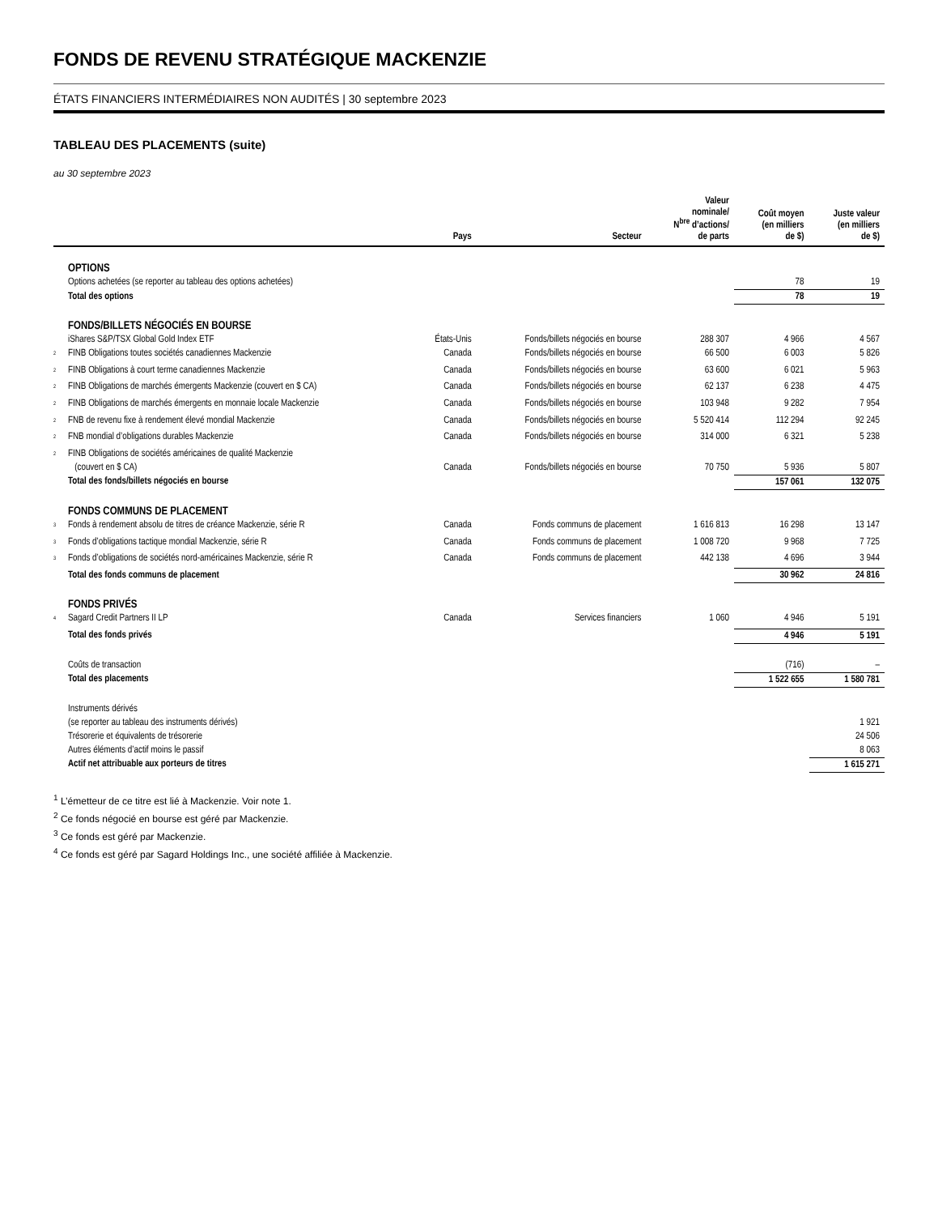FONDS DE REVENU STRATÉGIQUE MACKENZIE
ÉTATS FINANCIERS INTERMÉDIAIRES NON AUDITÉS | 30 septembre 2023
TABLEAU DES PLACEMENTS (suite)
au 30 septembre 2023
| | | Pays | Secteur | Valeur nominale/ N<sup>bre</sup> d’actions/ de parts | Coût moyen (en milliers de $) | Juste valeur (en milliers de $) |
| --- | --- | --- | --- | --- | --- | --- |
| | OPTIONS | | | | | |
| | Options achetées (se reporter au tableau des options achetées) | | | | 78 | 19 |
| | Total des options | | | | 78 | 19 |
| | FONDS/BILLETS NÉGOCIÉS EN BOURSE | | | | | |
| | iShares S&P/TSX Global Gold Index ETF | États-Unis | Fonds/billets négociés en bourse | 288 307 | 4 966 | 4 567 |
| <sup>2</sup> | FINB Obligations toutes sociétés canadiennes Mackenzie | Canada | Fonds/billets négociés en bourse | 66 500 | 6 003 | 5 826 |
| <sup>2</sup> | FINB Obligations à court terme canadiennes Mackenzie | Canada | Fonds/billets négociés en bourse | 63 600 | 6 021 | 5 963 |
| <sup>2</sup> | FINB Obligations de marchés émergents Mackenzie (couvert en $ CA) | Canada | Fonds/billets négociés en bourse | 62 137 | 6 238 | 4 475 |
| <sup>2</sup> | FINB Obligations de marchés émergents en monnaie locale Mackenzie | Canada | Fonds/billets négociés en bourse | 103 948 | 9 282 | 7 954 |
| <sup>2</sup> | FNB de revenu fixe à rendement élevé mondial Mackenzie | Canada | Fonds/billets négociés en bourse | 5 520 414 | 112 294 | 92 245 |
| <sup>2</sup> | FNB mondial d’obligations durables Mackenzie | Canada | Fonds/billets négociés en bourse | 314 000 | 6 321 | 5 238 |
| <sup>2</sup> | FINB Obligations de sociétés américaines de qualité Mackenzie (couvert en $ CA) | Canada | Fonds/billets négociés en bourse | 70 750 | 5 936 | 5 807 |
| | Total des fonds/billets négociés en bourse | | | | 157 061 | 132 075 |
| | FONDS COMMUNS DE PLACEMENT | | | | | |
| <sup>3</sup> | Fonds à rendement absolu de titres de créance Mackenzie, série R | Canada | Fonds communs de placement | 1 616 813 | 16 298 | 13 147 |
| <sup>3</sup> | Fonds d’obligations tactique mondial Mackenzie, série R | Canada | Fonds communs de placement | 1 008 720 | 9 968 | 7 725 |
| <sup>3</sup> | Fonds d’obligations de sociétés nord-américaines Mackenzie, série R | Canada | Fonds communs de placement | 442 138 | 4 696 | 3 944 |
| | Total des fonds communs de placement | | | | 30 962 | 24 816 |
| | FONDS PRIVÉS | | | | | |
| <sup>4</sup> | Sagard Credit Partners II LP | Canada | Services financiers | 1 060 | 4 946 | 5 191 |
| | Total des fonds privés | | | | 4 946 | 5 191 |
| | Coûts de transaction | | | | (716) | – |
| | Total des placements | | | | 1 522 655 | 1 580 781 |
| | Instruments dérivés (se reporter au tableau des instruments dérivés) | | | | | 1 921 |
| | Trésorerie et équivalents de trésorerie | | | | | 24 506 |
| | Autres éléments d’actif moins le passif | | | | | 8 063 |
| | Actif net attribuable aux porteurs de titres | | | | | 1 615 271 |
<sup>1</sup> L’émetteur de ce titre est lié à Mackenzie. Voir note 1.
<sup>2</sup> Ce fonds négocié en bourse est géré par Mackenzie.
<sup>3</sup> Ce fonds est géré par Mackenzie.
<sup>4</sup> Ce fonds est géré par Sagard Holdings Inc., une société affiliée à Mackenzie.